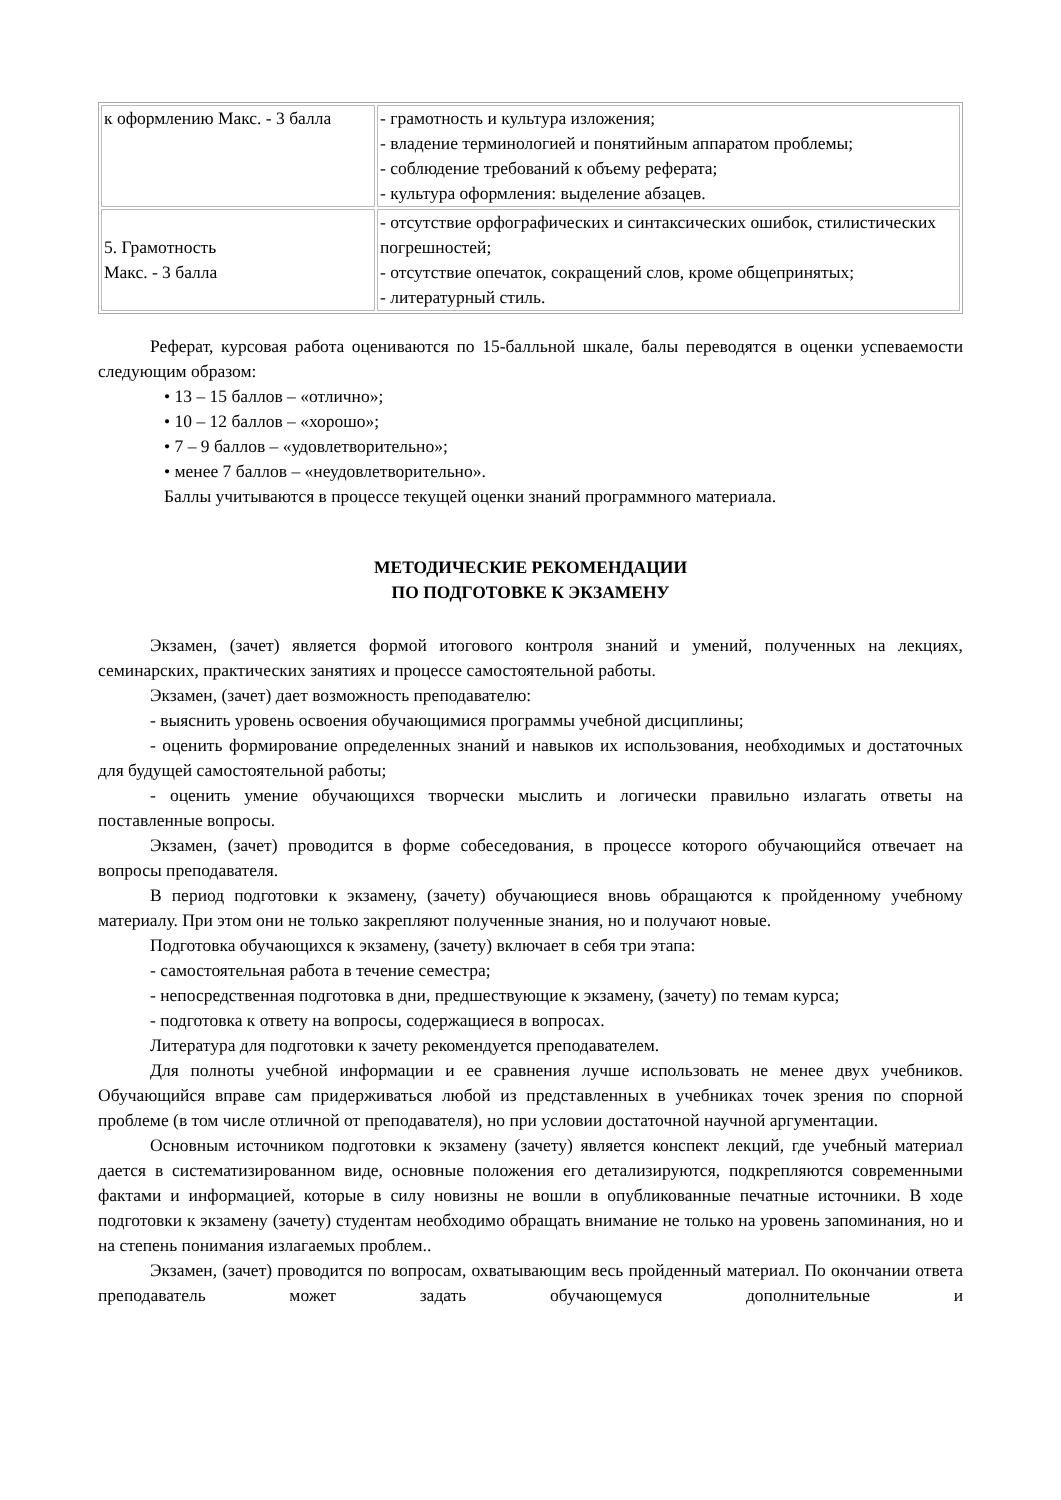| к оформлению Макс. - 3 балла | - грамотность и культура изложения; - владение терминологией и понятийным аппаратом проблемы; - соблюдение требований к объему реферата; - культура оформления: выделение абзацев. |
| 5. Грамотность Макс. - 3 балла | - отсутствие орфографических и синтаксических ошибок, стилистических погрешностей; - отсутствие опечаток, сокращений слов, кроме общепринятых; - литературный стиль. |
Реферат, курсовая работа оцениваются по 15-балльной шкале, балы переводятся в оценки успеваемости следующим образом:
• 13 – 15 баллов – «отлично»;
• 10 – 12 баллов – «хорошо»;
• 7 – 9 баллов – «удовлетворительно»;
• менее 7 баллов – «неудовлетворительно».
Баллы учитываются в процессе текущей оценки знаний программного материала.
МЕТОДИЧЕСКИЕ РЕКОМЕНДАЦИИ
ПО ПОДГОТОВКЕ К ЭКЗАМЕНУ
Экзамен, (зачет) является формой итогового контроля знаний и умений, полученных на лекциях, семинарских, практических занятиях и процессе самостоятельной работы.
Экзамен, (зачет) дает возможность преподавателю:
- выяснить уровень освоения обучающимися программы учебной дисциплины;
- оценить формирование определенных знаний и навыков их использования, необходимых и достаточных для будущей самостоятельной работы;
- оценить умение обучающихся творчески мыслить и логически правильно излагать ответы на поставленные вопросы.
Экзамен, (зачет) проводится в форме собеседования, в процессе которого обучающийся отвечает на вопросы преподавателя.
В период подготовки к экзамену, (зачету) обучающиеся вновь обращаются к пройденному учебному материалу. При этом они не только закрепляют полученные знания, но и получают новые.
Подготовка обучающихся к экзамену, (зачету) включает в себя три этапа:
- самостоятельная работа в течение семестра;
- непосредственная подготовка в дни, предшествующие к экзамену, (зачету) по темам курса;
- подготовка к ответу на вопросы, содержащиеся в вопросах.
Литература для подготовки к зачету рекомендуется преподавателем.
Для полноты учебной информации и ее сравнения лучше использовать не менее двух учебников. Обучающийся вправе сам придерживаться любой из представленных в учебниках точек зрения по спорной проблеме (в том числе отличной от преподавателя), но при условии достаточной научной аргументации.
Основным источником подготовки к экзамену (зачету) является конспект лекций, где учебный материал дается в систематизированном виде, основные положения его детализируются, подкрепляются современными фактами и информацией, которые в силу новизны не вошли в опубликованные печатные источники. В ходе подготовки к экзамену (зачету) студентам необходимо обращать внимание не только на уровень запоминания, но и на степень понимания излагаемых проблем..
Экзамен, (зачет) проводится по вопросам, охватывающим весь пройденный материал. По окончании ответа преподаватель может задать обучающемуся дополнительные и